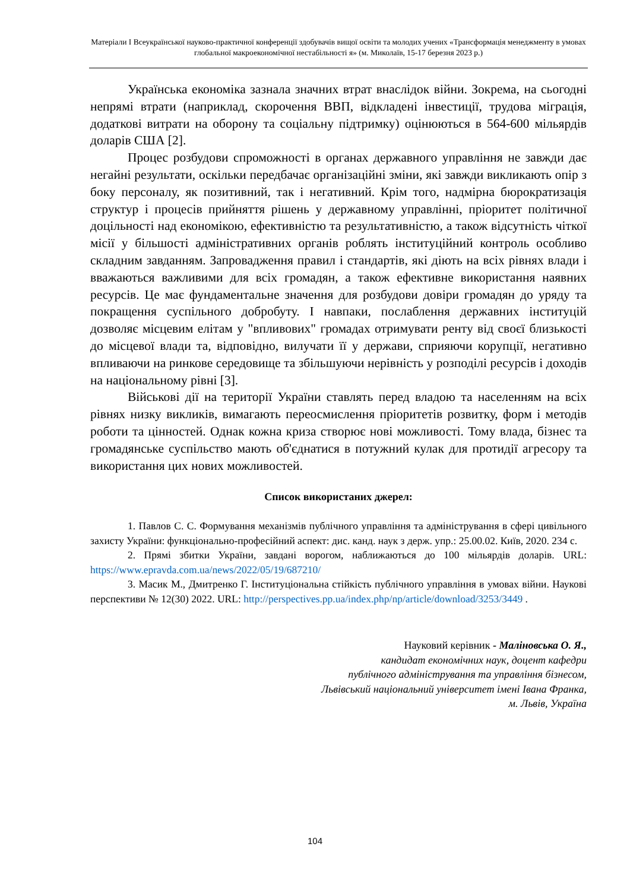Матеріали I Всеукраїнської науково-практичної конференції здобувачів вищої освіти та молодих учених «Трансформація менеджменту в умовах глобальної макроекономічної нестабільності я» (м. Миколаїв, 15-17 березня 2023 р.)
Українська економіка зазнала значних втрат внаслідок війни. Зокрема, на сьогодні непрямі втрати (наприклад, скорочення ВВП, відкладені інвестиції, трудова міграція, додаткові витрати на оборону та соціальну підтримку) оцінюються в 564-600 мільярдів доларів США [2].
Процес розбудови спроможності в органах державного управління не завжди дає негайні результати, оскільки передбачає організаційні зміни, які завжди викликають опір з боку персоналу, як позитивний, так і негативний. Крім того, надмірна бюрократизація структур і процесів прийняття рішень у державному управлінні, пріоритет політичної доцільності над економікою, ефективністю та результативністю, а також відсутність чіткої місії у більшості адміністративних органів роблять інституційний контроль особливо складним завданням. Запровадження правил і стандартів, які діють на всіх рівнях влади і вважаються важливими для всіх громадян, а також ефективне використання наявних ресурсів. Це має фундаментальне значення для розбудови довіри громадян до уряду та покращення суспільного добробуту. І навпаки, послаблення державних інституцій дозволяє місцевим елітам у "впливових" громадах отримувати ренту від своєї близькості до місцевої влади та, відповідно, вилучати її у держави, сприяючи корупції, негативно впливаючи на ринкове середовище та збільшуючи нерівність у розподілі ресурсів і доходів на національному рівні [3].
Військові дії на території України ставлять перед владою та населенням на всіх рівнях низку викликів, вимагають переосмислення пріоритетів розвитку, форм і методів роботи та цінностей. Однак кожна криза створює нові можливості. Тому влада, бізнес та громадянське суспільство мають об'єднатися в потужний кулак для протидії агресору та використання цих нових можливостей.
Список використаних джерел:
1. Павлов С. С. Формування механізмів публічного управління та адміністрування в сфері цивільного захисту України: функціонально-професійний аспект: дис. канд. наук з держ. упр.: 25.00.02. Київ, 2020. 234 с.
2. Прямі збитки України, завдані ворогом, наближаються до 100 мільярдів доларів. URL: https://www.epravda.com.ua/news/2022/05/19/687210/
3. Масик М., Дмитренко Г. Інституціональна стійкість публічного управління в умовах війни. Наукові перспективи № 12(30) 2022. URL: http://perspectives.pp.ua/index.php/np/article/download/3253/3449 .
Науковий керівник - Маліновська О. Я.,
кандидат економічних наук, доцент кафедри
публічного адміністрування та управління бізнесом,
Львівський національний університет імені Івана Франка,
м. Львів, Україна
104